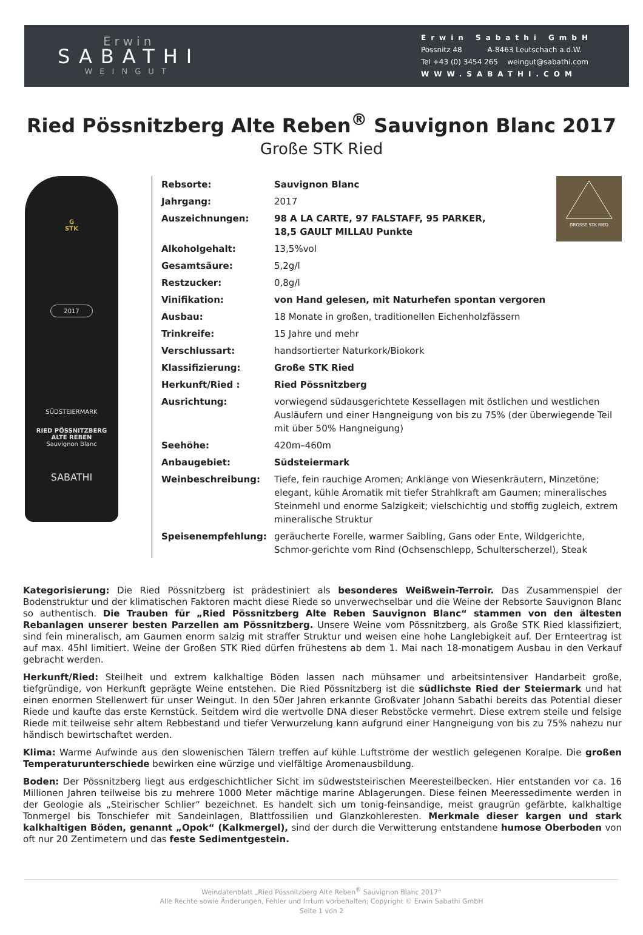Erwin
SABATHI
WEINGUT
Erwin Sabathi GmbH
Pössnitz 48 A-8463 Leutschach a.d.W.
Tel +43 (0) 3454 265 weingut@sabathi.com
WWW.SABATHI.COM
Ried Pössnitzberg Alte Reben<sup>®</sup> Sauvignon Blanc 2017
Große STK Ried
G
STK
2017
SÜDSTEIERMARK
RIED PÖSSNITZBERG
ALTE REBEN
Sauvignon Blanc
SABATHI
GROSSE STK RIED
| Rebsorte: | Sauvignon Blanc |
| Jahrgang: | 2017 |
| Auszeichnungen: | 98 A LA CARTE, 97 FALSTAFF, 95 PARKER, 18,5 GAULT MILLAU Punkte |
| Alkoholgehalt: | 13,5%vol |
| Gesamtsäure: | 5,2g/l |
| Restzucker: | 0,8g/l |
| Vinifikation: | von Hand gelesen, mit Naturhefen spontan vergoren |
| Ausbau: | 18 Monate in großen, traditionellen Eichenholzfässern |
| Trinkreife: | 15 Jahre und mehr |
| Verschlussart: | handsortierter Naturkork/Biokork |
| Klassifizierung: | Große STK Ried |
| Herkunft/Ried : | Ried Pössnitzberg |
| Ausrichtung: | vorwiegend südausgerichtete Kessellagen mit östlichen und westlichen Ausläufern und einer Hangneigung von bis zu 75% (der überwiegende Teil mit über 50% Hangneigung) |
| Seehöhe: | 420m–460m |
| Anbaugebiet: | Südsteiermark |
| Weinbeschreibung: | Tiefe, fein rauchige Aromen; Anklänge von Wiesenkräutern, Minzetöne; elegant, kühle Aromatik mit tiefer Strahlkraft am Gaumen; mineralisches Steinmehl und enorme Salzigkeit; vielschichtig und stoffig zugleich, extrem mineralische Struktur |
| Speisenempfehlung: | geräucherte Forelle, warmer Saibling, Gans oder Ente, Wildgerichte, Schmor-gerichte vom Rind (Ochsenschlepp, Schulterscherzel), Steak |
Kategorisierung: Die Ried Pössnitzberg ist prädestiniert als besonderes Weißwein-Terroir. Das Zusammenspiel der Bodenstruktur und der klimatischen Faktoren macht diese Riede so unverwechselbar und die Weine der Rebsorte Sauvignon Blanc so authentisch. Die Trauben für „Ried Pössnitzberg Alte Reben Sauvignon Blanc“ stammen von den ältesten Rebanlagen unserer besten Parzellen am Pössnitzberg. Unsere Weine vom Pössnitzberg, als Große STK Ried klassifiziert, sind fein mineralisch, am Gaumen enorm salzig mit straffer Struktur und weisen eine hohe Langlebigkeit auf. Der Ernteertrag ist auf max. 45hl limitiert. Weine der Großen STK Ried dürfen frühestens ab dem 1. Mai nach 18-monatigem Ausbau in den Verkauf gebracht werden.
Herkunft/Ried: Steilheit und extrem kalkhaltige Böden lassen nach mühsamer und arbeitsintensiver Handarbeit große, tiefgründige, von Herkunft geprägte Weine entstehen. Die Ried Pössnitzberg ist die südlichste Ried der Steiermark und hat einen enormen Stellenwert für unser Weingut. In den 50er Jahren erkannte Großvater Johann Sabathi bereits das Potential dieser Riede und kaufte das erste Kernstück. Seitdem wird die wertvolle DNA dieser Rebstöcke vermehrt. Diese extrem steile und felsige Riede mit teilweise sehr altem Rebbestand und tiefer Verwurzelung kann aufgrund einer Hangneigung von bis zu 75% nahezu nur händisch bewirtschaftet werden.
Klima: Warme Aufwinde aus den slowenischen Tälern treffen auf kühle Luftströme der westlich gelegenen Koralpe. Die großen Temperaturunterschiede bewirken eine würzige und vielfältige Aromenausbildung.
Boden: Der Pössnitzberg liegt aus erdgeschichtlicher Sicht im südweststeirischen Meeresteilbecken. Hier entstanden vor ca. 16 Millionen Jahren teilweise bis zu mehrere 1000 Meter mächtige marine Ablagerungen. Diese feinen Meeressedimente werden in der Geologie als „Steirischer Schlier“ bezeichnet. Es handelt sich um tonig-feinsandige, meist graugrün gefärbte, kalkhaltige Tonmergel bis Tonschiefer mit Sandeinlagen, Blattfossilien und Glanzkohleresten. Merkmale dieser kargen und stark kalkhaltigen Böden, genannt „Opok“ (Kalkmergel), sind der durch die Verwitterung entstandene humose Oberboden von oft nur 20 Zentimetern und das feste Sedimentgestein.
Weindatenblatt „Ried Pössnitzberg Alte Reben<sup>®</sup> Sauvignon Blanc 2017“
Alle Rechte sowie Änderungen, Fehler und Irrtum vorbehalten; Copyright © Erwin Sabathi GmbH
Seite 1 von 2